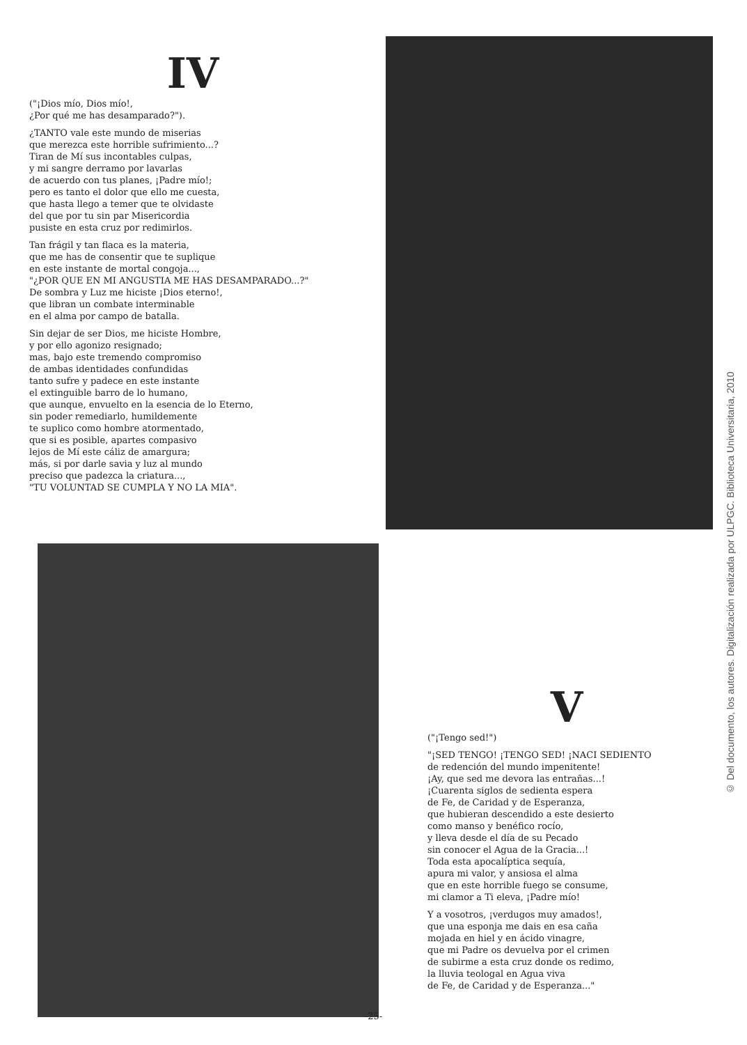IV
("¡Dios mío, Dios mío!,
¿Por qué me has desamparado?").
¿TANTO vale este mundo de miserias
que merezca este horrible sufrimiento...?
Tiran de Mí sus incontables culpas,
y mi sangre derramo por lavarlas
de acuerdo con tus planes, ¡Padre mío!;
pero es tanto el dolor que ello me cuesta,
que hasta llego a temer que te olvidaste
del que por tu sin par Misericordia
pusiste en esta cruz por redimirlos.
Tan frágil y tan flaca es la materia,
que me has de consentir que te suplique
en este instante de mortal congoja...,
"¿POR QUE EN MI ANGUSTIA ME HAS DESAMPARADO...?"
De sombra y Luz me hiciste ¡Dios eterno!,
que libran un combate interminable
en el alma por campo de batalla.
Sin dejar de ser Dios, me hiciste Hombre,
y por ello agonizo resignado;
mas, bajo este tremendo compromiso
de ambas identidades confundidas
tanto sufre y padece en este instante
el extinguible barro de lo humano,
que aunque, envuelto en la esencia de lo Eterno,
sin poder remediarlo, humildemente
te suplico como hombre atormentado,
que si es posible, apartes compasivo
lejos de Mí este cáliz de amargura;
más, si por darle savia y luz al mundo
preciso que padezca la criatura...,
"TU VOLUNTAD SE CUMPLA Y NO LA MIA".
V
("¡Tengo sed!")
"¡SED TENGO! ¡TENGO SED! ¡NACI SEDIENTO
de redención del mundo impenitente!
¡Ay, que sed me devora las entrañas...!
¡Cuarenta siglos de sedienta espera
de Fe, de Caridad y de Esperanza,
que hubieran descendido a este desierto
como manso y benéfico rocío,
y lleva desde el día de su Pecado
sin conocer el Agua de la Gracia...!
Toda esta apocalíptica sequía,
apura mi valor, y ansiosa el alma
que en este horrible fuego se consume,
mi clamor a Ti eleva, ¡Padre mío!
Y a vosotros, ¡verdugos muy amados!,
que una esponja me dais en esa caña
mojada en hiel y en ácido vinagre,
que mi Padre os devuelva por el crimen
de subirme a esta cruz donde os redimo,
la lluvia teologal en Agua viva
de Fe, de Caridad y de Esperanza..."
-25-
© Del documento, los autores. Digitalización realizada por ULPGC. Biblioteca Universitaria, 2010